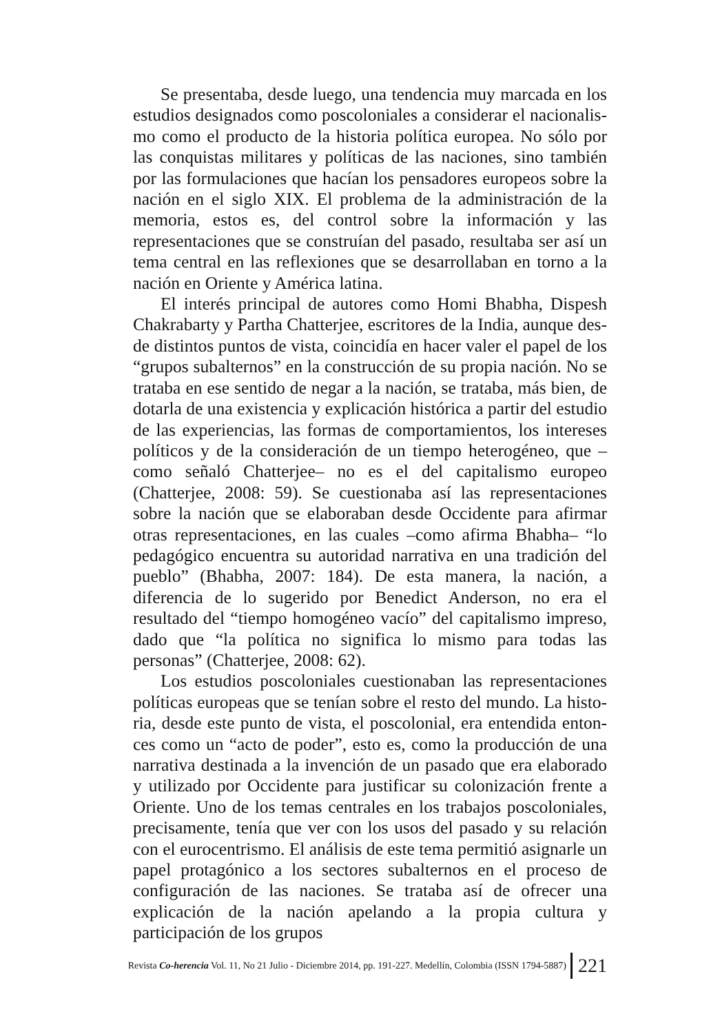Se presentaba, desde luego, una tendencia muy marcada en los estudios designados como poscoloniales a considerar el nacionalis­mo como el producto de la historia política europea. No sólo por las conquistas militares y políticas de las naciones, sino también por las formulaciones que hacían los pensadores europeos sobre la nación en el siglo XIX. El problema de la administración de la memoria, estos es, del control sobre la información y las representaciones que se construían del pasado, resultaba ser así un tema central en las reflexiones que se desarrollaban en torno a la nación en Oriente y América latina.
El interés principal de autores como Homi Bhabha, Dispesh Chakrabarty y Partha Chatterjee, escritores de la India, aunque des­de distintos puntos de vista, coincidía en hacer valer el papel de los “grupos subalternos” en la construcción de su propia nación. No se trataba en ese sentido de negar a la nación, se trataba, más bien, de dotarla de una existencia y explicación histórica a partir del estudio de las experiencias, las formas de comportamientos, los intereses po­líticos y de la consideración de un tiempo heterogéneo, que –como señaló Chatterjee– no es el del capitalismo europeo (Chatterjee, 2008: 59). Se cuestionaba así las representaciones sobre la nación que se elaboraban desde Occidente para afirmar otras representacio­nes, en las cuales –como afirma Bhabha– “lo pedagógico encuentra su autoridad narrativa en una tradición del pueblo” (Bhabha, 2007: 184). De esta manera, la nación, a diferencia de lo sugerido por Be­nedict Anderson, no era el resultado del “tiempo homogéneo vacío” del capitalismo impreso, dado que “la política no significa lo mismo para todas las personas” (Chatterjee, 2008: 62).
Los estudios poscoloniales cuestionaban las representaciones políticas europeas que se tenían sobre el resto del mundo. La histo­ria, desde este punto de vista, el poscolonial, era entendida enton­ces como un “acto de poder”, esto es, como la producción de una narrativa destinada a la invención de un pasado que era elaborado y utilizado por Occidente para justificar su colonización frente a Oriente. Uno de los temas centrales en los trabajos poscoloniales, precisamente, tenía que ver con los usos del pasado y su relación con el eurocentrismo. El análisis de este tema permitió asignarle un pa­pel protagónico a los sectores subalternos en el proceso de configu­ración de las naciones. Se trataba así de ofrecer una explicación de la nación apelando a la propia cultura y participación de los grupos
Revista Co-herencia Vol. 11, No 21 Julio - Diciembre 2014, pp. 191-227. Medellín, Colombia (ISSN 1794-5887) 221